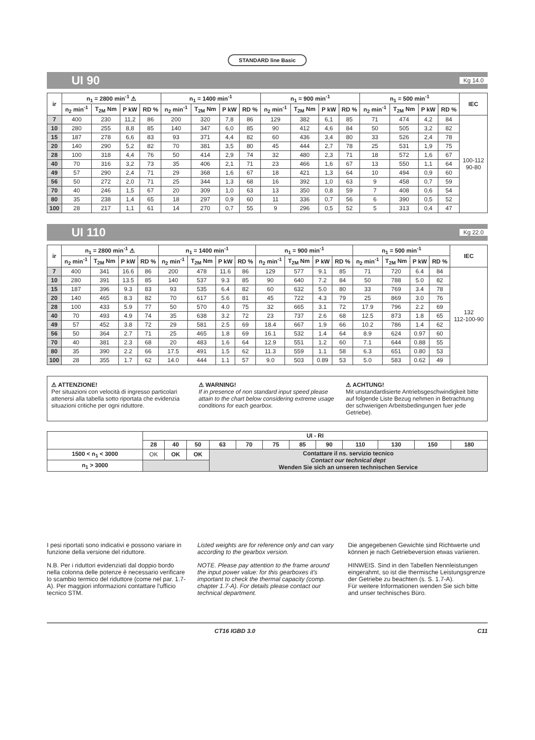STANDARD line Basic
UI 90 Kg 14.0
| ir | n<sub>1</sub> = 2800 min<sup>-1</sup> ⚠ | | | | n<sub>1</sub> = 1400 min<sup>-1</sup> | | | | n<sub>1</sub> = 900 min<sup>-1</sup> | | | | n<sub>1</sub> = 500 min<sup>-1</sup> | | | | IEC |
| --- | --- | --- | --- | --- | --- | --- | --- | --- | --- | --- | --- | --- | --- | --- | --- | --- | --- |
| | n<sub>2</sub> min<sup>-1</sup> | T<sub>2M</sub> Nm | P kW | RD % | n<sub>2</sub> min<sup>-1</sup> | T<sub>2M</sub> Nm | P kW | RD % | n<sub>2</sub> min<sup>-1</sup> | T<sub>2M</sub> Nm | P kW | RD % | n<sub>2</sub> min<sup>-1</sup> | T<sub>2M</sub> Nm | P kW | RD % | |
| 7 | 400 | 230 | 11,2 | 86 | 200 | 320 | 7,8 | 86 | 129 | 382 | 6,1 | 85 | 71 | 474 | 4,2 | 84 | 100-112 90-80 |
| 10 | 280 | 255 | 8,8 | 85 | 140 | 347 | 6,0 | 85 | 90 | 412 | 4,6 | 84 | 50 | 505 | 3,2 | 82 | |
| 15 | 187 | 278 | 6,6 | 83 | 93 | 371 | 4,4 | 82 | 60 | 436 | 3,4 | 80 | 33 | 526 | 2,4 | 78 | |
| 20 | 140 | 290 | 5,2 | 82 | 70 | 381 | 3,5 | 80 | 45 | 444 | 2,7 | 78 | 25 | 531 | 1,9 | 75 | |
| 28 | 100 | 318 | 4,4 | 76 | 50 | 414 | 2,9 | 74 | 32 | 480 | 2,3 | 71 | 18 | 572 | 1,6 | 67 | |
| 40 | 70 | 316 | 3,2 | 73 | 35 | 406 | 2,1 | 71 | 23 | 466 | 1,6 | 67 | 13 | 550 | 1,1 | 64 | |
| 49 | 57 | 290 | 2,4 | 71 | 29 | 368 | 1,6 | 67 | 18 | 421 | 1,3 | 64 | 10 | 494 | 0,9 | 60 | |
| 56 | 50 | 272 | 2,0 | 71 | 25 | 344 | 1,3 | 68 | 16 | 392 | 1,0 | 63 | 9 | 458 | 0,7 | 59 | |
| 70 | 40 | 246 | 1,5 | 67 | 20 | 309 | 1,0 | 63 | 13 | 350 | 0,8 | 59 | 7 | 408 | 0,6 | 54 | |
| 80 | 35 | 238 | 1,4 | 65 | 18 | 297 | 0,9 | 60 | 11 | 336 | 0,7 | 56 | 6 | 390 | 0,5 | 52 | |
| 100 | 28 | 217 | 1,1 | 61 | 14 | 270 | 0,7 | 55 | 9 | 296 | 0,5 | 52 | 5 | 313 | 0,4 | 47 | |
UI 110 Kg 22.0
| ir | n<sub>1</sub> = 2800 min<sup>-1</sup> ⚠ | | | | n<sub>1</sub> = 1400 min<sup>-1</sup> | | | | n<sub>1</sub> = 900 min<sup>-1</sup> | | | | n<sub>1</sub> = 500 min<sup>-1</sup> | | | | IEC |
| --- | --- | --- | --- | --- | --- | --- | --- | --- | --- | --- | --- | --- | --- | --- | --- | --- | --- |
| | n<sub>2</sub> min<sup>-1</sup> | T<sub>2M</sub> Nm | P kW | RD % | n<sub>2</sub> min<sup>-1</sup> | T<sub>2M</sub> Nm | P kW | RD % | n<sub>2</sub> min<sup>-1</sup> | T<sub>2M</sub> Nm | P kW | RD % | n<sub>2</sub> min<sup>-1</sup> | T<sub>2M</sub> Nm | P kW | RD % | |
| 7 | 400 | 341 | 16.6 | 86 | 200 | 478 | 11.6 | 86 | 129 | 577 | 9.1 | 85 | 71 | 720 | 6.4 | 84 | 132 112-100-90 |
| 10 | 280 | 391 | 13.5 | 85 | 140 | 537 | 9.3 | 85 | 90 | 640 | 7.2 | 84 | 50 | 788 | 5.0 | 82 | |
| 15 | 187 | 396 | 9.3 | 83 | 93 | 535 | 6.4 | 82 | 60 | 632 | 5.0 | 80 | 33 | 769 | 3.4 | 78 | |
| 20 | 140 | 465 | 8.3 | 82 | 70 | 617 | 5.6 | 81 | 45 | 722 | 4.3 | 79 | 25 | 869 | 3.0 | 76 | |
| 28 | 100 | 433 | 5.9 | 77 | 50 | 570 | 4.0 | 75 | 32 | 665 | 3.1 | 72 | 17.9 | 796 | 2.2 | 69 | |
| 40 | 70 | 493 | 4.9 | 74 | 35 | 638 | 3.2 | 72 | 23 | 737 | 2.6 | 68 | 12.5 | 873 | 1.8 | 65 | |
| 49 | 57 | 452 | 3.8 | 72 | 29 | 581 | 2.5 | 69 | 18.4 | 667 | 1.9 | 66 | 10.2 | 786 | 1.4 | 62 | |
| 56 | 50 | 364 | 2.7 | 71 | 25 | 465 | 1.8 | 69 | 16.1 | 532 | 1.4 | 64 | 8.9 | 624 | 0.97 | 60 | |
| 70 | 40 | 381 | 2.3 | 68 | 20 | 483 | 1.6 | 64 | 12.9 | 551 | 1.2 | 60 | 7.1 | 644 | 0.88 | 55 | |
| 80 | 35 | 390 | 2.2 | 66 | 17.5 | 491 | 1.5 | 62 | 11.3 | 559 | 1.1 | 58 | 6.3 | 651 | 0.80 | 53 | |
| 100 | 28 | 355 | 1.7 | 62 | 14.0 | 444 | 1.1 | 57 | 9.0 | 503 | 0.89 | 53 | 5.0 | 583 | 0.62 | 49 | |
⚠ ATTENZIONE!
Per situazioni con velocità di ingresso particolari attenersi alla tabella sotto riportata che evidenzia situazioni critiche per ogni riduttore.
⚠ WARNING!
If in presence of non standard input speed please attain to the chart below considering extreme usage conditions for each gearbox.
⚠ ACHTUNG!
Mit unstandardisierte Antriebsgeschwindigkeit bitte auf folgende Liste Bezug nehmen in Betrachtung der schwierigen Arbeitsbedingungen fuer jede Getriebe).
| | UI - RI | | | | | | | | | | | |
| --- | --- | --- | --- | --- | --- | --- | --- | --- | --- | --- | --- | --- |
| | 28 | 40 | 50 | 63 | 70 | 75 | 85 | 90 | 110 | 130 | 150 | 180 |
| 1500 < n<sub>1</sub> < 3000 | OK | OK | OK | Contattare il ns. servizio tecnico Contact our technical dept Wenden Sie sich an unseren technischen Service | | | | | | | | |
| n<sub>1</sub> > 3000 | | | | | | | | | | | | |
I pesi riportati sono indicativi e possono variare in funzione della versione del riduttore.
N.B. Per i riduttori evidenziati dal doppio bordo nella colonna delle potenze è necessario verificare lo scambio termico del riduttore (come nel par. 1.7-A). Per maggiori informazioni contattare l'ufficio tecnico STM.
Listed weights are for reference only and can vary according to the gearbox version.
NOTE. Please pay attention to the frame around the input power value: for this gearboxes it's important to check the thermal capacity (comp. chapter 1.7-A). For details please contact our technical department.
Die angegebenen Gewichte sind Richtwerte und können je nach Getriebeversion etwas variieren.
HINWEIS. Sind in den Tabellen Nennleistungen eingerahmt, so ist die thermische Leistungsgrenze der Getriebe zu beachten (s. S. 1.7-A).
Für weitere Informationen wenden Sie sich bitte and unser technisches Büro.
CT16 IGBD 3.0 C11